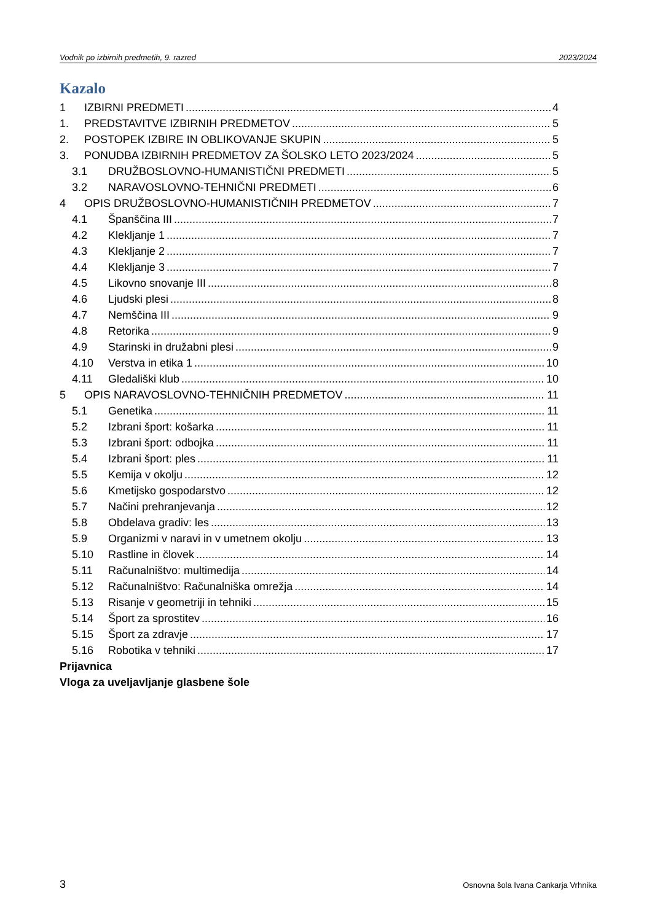Vodnik po izbirnih predmetih, 9. razred 2023/2024
Kazalo
1 IZBIRNI PREDMETI 4
1. PREDSTAVITVE IZBIRNIH PREDMETOV 5
2. POSTOPEK IZBIRE IN OBLIKOVANJE SKUPIN 5
3. PONUDBA IZBIRNIH PREDMETOV ZA ŠOLSKO LETO 2023/2024 5
3.1 DRUŽBOSLOVNO-HUMANISTIČNI PREDMETI 5
3.2 NARAVOSLOVNO-TEHNIČNI PREDMETI 6
4 OPIS DRUŽBOSLOVNO-HUMANISTIČNIH PREDMETOV 7
4.1 Španščina III 7
4.2 Klekljanje 1 7
4.3 Klekljanje 2 7
4.4 Klekljanje 3 7
4.5 Likovno snovanje III 8
4.6 Ljudski plesi 8
4.7 Nemščina III 9
4.8 Retorika 9
4.9 Starinski in družabni plesi 9
4.10 Verstva in etika 1 10
4.11 Gledališki klub 10
5 OPIS NARAVOSLOVNO-TEHNIČNIH PREDMETOV 11
5.1 Genetika 11
5.2 Izbrani šport: košarka 11
5.3 Izbrani šport: odbojka 11
5.4 Izbrani šport: ples 11
5.5 Kemija v okolju 12
5.6 Kmetijsko gospodarstvo 12
5.7 Načini prehranjevanja 12
5.8 Obdelava gradiv: les 13
5.9 Organizmi v naravi in v umetnem okolju 13
5.10 Rastline in človek 14
5.11 Računalništvo: multimedija 14
5.12 Računalništvo: Računalniška omrežja 14
5.13 Risanje v geometriji in tehniki 15
5.14 Šport za sprostitev 16
5.15 Šport za zdravje 17
5.16 Robotika v tehniki 17
Prijavnica
Vloga za uveljavljanje glasbene šole
3 Osnovna šola Ivana Cankarja Vrhnika